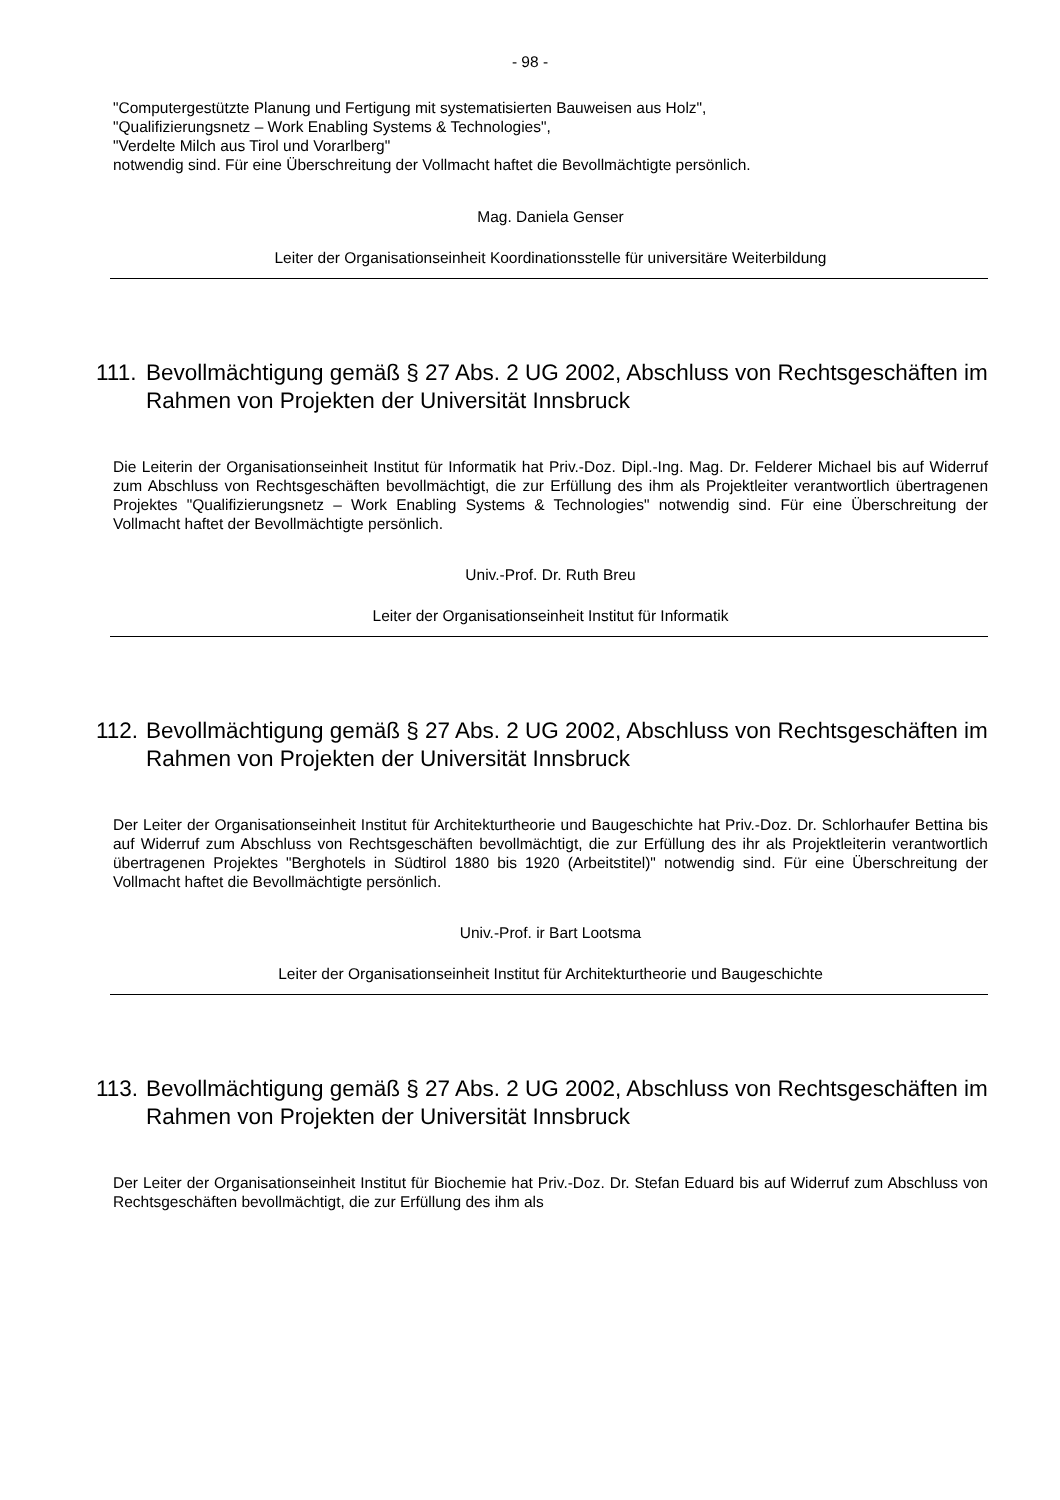- 98 -
"Computergestützte Planung und Fertigung mit systematisierten Bauweisen aus Holz",
"Qualifizierungsnetz – Work Enabling Systems & Technologies",
"Verdelte Milch aus Tirol und Vorarlberg"
notwendig sind. Für eine Überschreitung der Vollmacht haftet die Bevollmächtigte persönlich.
Mag. Daniela Genser
Leiter der Organisationseinheit Koordinationsstelle für universitäre Weiterbildung
111. Bevollmächtigung gemäß § 27 Abs. 2 UG 2002, Abschluss von Rechtsgeschäften im Rahmen von Projekten der Universität Innsbruck
Die Leiterin der Organisationseinheit Institut für Informatik hat Priv.-Doz. Dipl.-Ing. Mag. Dr. Felderer Michael bis auf Widerruf zum Abschluss von Rechtsgeschäften bevollmächtigt, die zur Erfüllung des ihm als Projektleiter verantwortlich übertragenen Projektes "Qualifizierungsnetz – Work Enabling Systems & Technologies" notwendig sind. Für eine Überschreitung der Vollmacht haftet der Bevollmächtigte persönlich.
Univ.-Prof. Dr. Ruth Breu
Leiter der Organisationseinheit Institut für Informatik
112. Bevollmächtigung gemäß § 27 Abs. 2 UG 2002, Abschluss von Rechtsgeschäften im Rahmen von Projekten der Universität Innsbruck
Der Leiter der Organisationseinheit Institut für Architekturtheorie und Baugeschichte hat Priv.-Doz. Dr. Schlorhaufer Bettina bis auf Widerruf zum Abschluss von Rechtsgeschäften bevollmächtigt, die zur Erfüllung des ihr als Projektleiterin verantwortlich übertragenen Projektes "Berghotels in Südtirol 1880 bis 1920 (Arbeitstitel)" notwendig sind. Für eine Überschreitung der Vollmacht haftet die Bevollmächtigte persönlich.
Univ.-Prof. ir Bart Lootsma
Leiter der Organisationseinheit Institut für Architekturtheorie und Baugeschichte
113. Bevollmächtigung gemäß § 27 Abs. 2 UG 2002, Abschluss von Rechtsgeschäften im Rahmen von Projekten der Universität Innsbruck
Der Leiter der Organisationseinheit Institut für Biochemie hat Priv.-Doz. Dr. Stefan Eduard bis auf Widerruf zum Abschluss von Rechtsgeschäften bevollmächtigt, die zur Erfüllung des ihm als